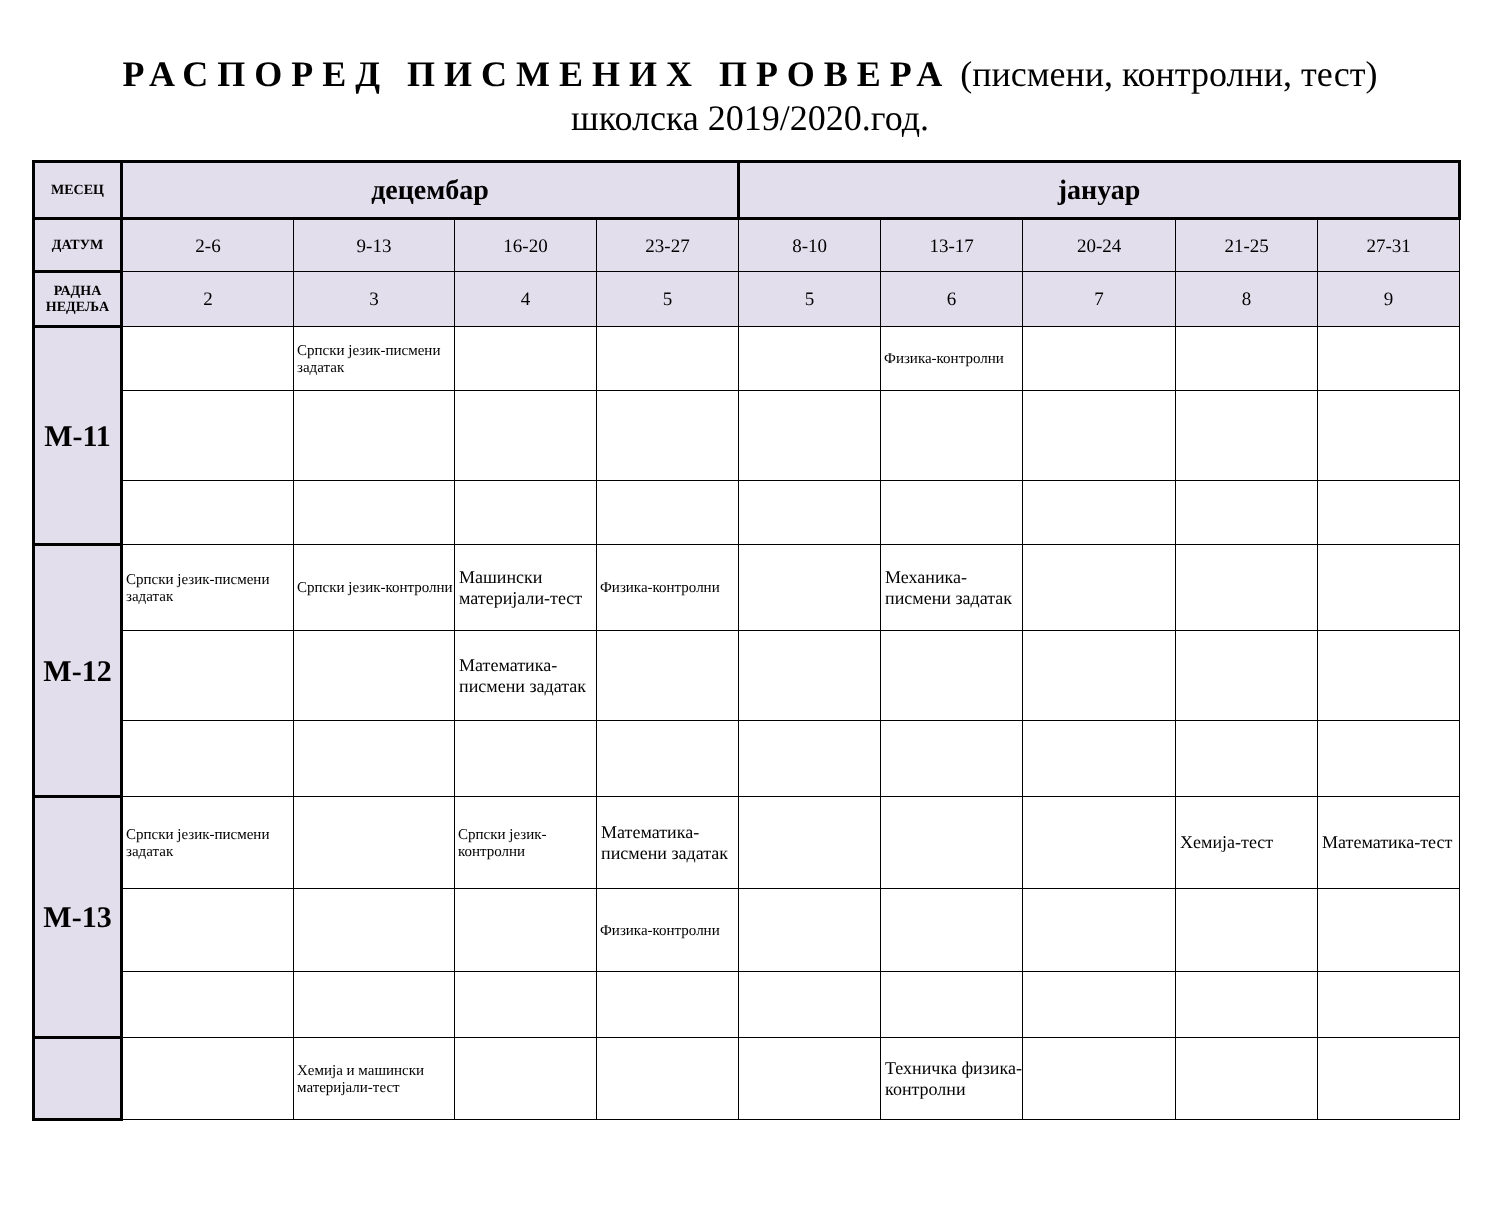РАСПОРЕД ПИСМЕНИХ ПРОВЕРА (писмени, контролни, тест)
школска 2019/2020.год.
| МЕСЕЦ | децембар | | | | јануар | | | | |
| --- | --- | --- | --- | --- | --- | --- | --- | --- | --- |
| ДАТУМ | 2-6 | 9-13 | 16-20 | 23-27 | 8-10 | 13-17 | 20-24 | 21-25 | 27-31 |
| РАДНА НЕДЕЉА | 2 | 3 | 4 | 5 | 5 | 6 | 7 | 8 | 9 |
| M-11 | | Српски језик-писмени задатак | | | | Физика-контролни | | | |
| M-12 | Српски језик-писмени задатак | Српски језик-контролни | Машински материјали-тест | Физика-контролни | | Механика-писмени задатак | | | |
| | | | Математика-писмени задатак | | | | | | |
| M-13 | Српски језик-писмени задатак | | Српски језик-контролни | Математика-писмени задатак | | | | Хемија-тест | Математика-тест |
| | | | | Физика-контролни | | | | | |
| | | Хемија и машински материјали-тест | | | | Техничка физика-контролни | | | |